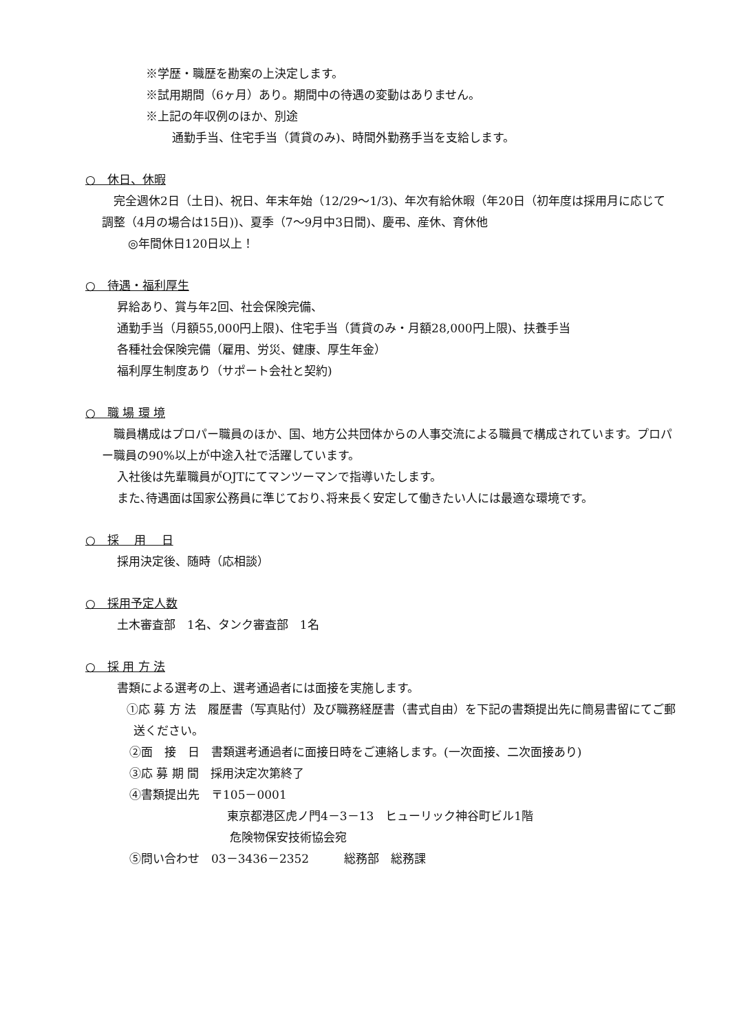※学歴・職歴を勘案の上決定します。
※試用期間（6ヶ月）あり。期間中の待遇の変動はありません。
※上記の年収例のほか、別途
通勤手当、住宅手当（賃貸のみ)、時間外勤務手当を支給します。
○　休日、休暇
　完全週休2日（土日)、祝日、年末年始（12/29～1/3)、年次有給休暇（年20日（初年度は採用月に応じて調整（4月の場合は15日))、夏季（7～9月中3日間)、慶弔、産休、育休他
◎年間休日120日以上！
○　待遇・福利厚生
昇給あり、賞与年2回、社会保険完備、
通勤手当（月額55,000円上限)、住宅手当（賃貸のみ・月額28,000円上限)、扶養手当
各種社会保険完備（雇用、労災、健康、厚生年金）
福利厚生制度あり（サポート会社と契約)
○　職 場 環 境
　職員構成はプロパー職員のほか、国、地方公共団体からの人事交流による職員で構成されています。プロパー職員の90%以上が中途入社で活躍しています。
入社後は先輩職員がOJTにてマンツーマンで指導いたします。
また､待遇面は国家公務員に準じており､将来長く安定して働きたい人には最適な環境です。
○　採　 用　 日
採用決定後、随時（応相談）
○　採用予定人数
土木審査部　1名、タンク審査部　1名
○　採 用 方 法
書類による選考の上、選考通過者には面接を実施します。
①応 募 方 法　履歴書（写真貼付）及び職務経歴書（書式自由）を下記の書類提出先に簡易書留にてご郵送ください。
②面　接　日　書類選考通過者に面接日時をご連絡します。(一次面接、二次面接あり)
③応 募 期 間　採用決定次第終了
④書類提出先　〒105－0001
東京都港区虎ノ門4－3－13　ヒューリック神谷町ビル1階
危険物保安技術協会宛
⑤問い合わせ　03－3436－2352　　　総務部　総務課